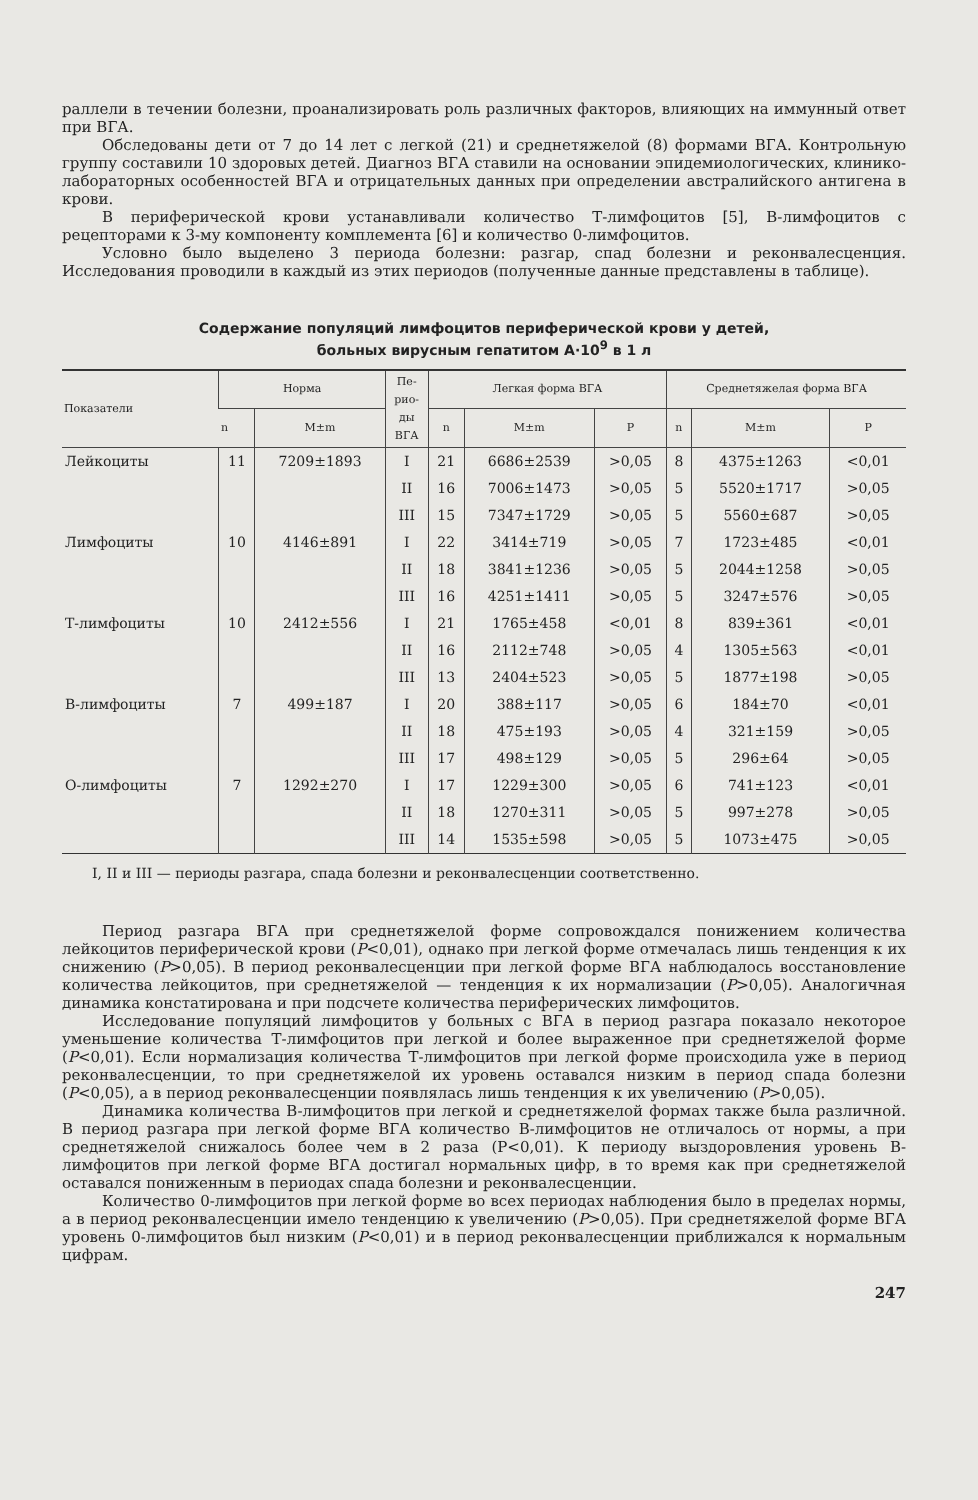раллели в течении болезни, проанализировать роль различных факторов, влияющих на иммунный ответ при ВГА.
Обследованы дети от 7 до 14 лет с легкой (21) и среднетяжелой (8) формами ВГА. Контрольную группу составили 10 здоровых детей. Диагноз ВГА ставили на основании эпидемиологических, клинико-лабораторных особенностей ВГА и отрицательных данных при определении австралийского антигена в крови.
В периферической крови устанавливали количество Т-лимфоцитов [5], В-лимфоцитов с рецепторами к 3-му компоненту комплемента [6] и количество 0-лимфоцитов.
Условно было выделено 3 периода болезни: разгар, спад болезни и реконвалесценция. Исследования проводили в каждый из этих периодов (полученные данные представлены в таблице).
Содержание популяций лимфоцитов периферической крови у детей,
больных вирусным гепатитом А·10<sup>9</sup> в 1 л
| Показатели | Норма | | Пе- рио- ды ВГА | Легкая форма ВГА | | | Среднетяжелая форма ВГА | | |
| --- | --- | --- | --- | --- | --- | --- | --- | --- | --- |
| | n | M±m | | n | M±m | P | n | M±m | P |
| Лейкоциты | 11 | 7209±1893 | I | 21 | 6686±2539 | >0,05 | 8 | 4375±1263 | <0,01 |
| | | | II | 16 | 7006±1473 | >0,05 | 5 | 5520±1717 | >0,05 |
| | | | III | 15 | 7347±1729 | >0,05 | 5 | 5560±687 | >0,05 |
| Лимфоциты | 10 | 4146±891 | I | 22 | 3414±719 | >0,05 | 7 | 1723±485 | <0,01 |
| | | | II | 18 | 3841±1236 | >0,05 | 5 | 2044±1258 | >0,05 |
| | | | III | 16 | 4251±1411 | >0,05 | 5 | 3247±576 | >0,05 |
| Т-лимфоциты | 10 | 2412±556 | I | 21 | 1765±458 | <0,01 | 8 | 839±361 | <0,01 |
| | | | II | 16 | 2112±748 | >0,05 | 4 | 1305±563 | <0,01 |
| | | | III | 13 | 2404±523 | >0,05 | 5 | 1877±198 | >0,05 |
| В-лимфоциты | 7 | 499±187 | I | 20 | 388±117 | >0,05 | 6 | 184±70 | <0,01 |
| | | | II | 18 | 475±193 | >0,05 | 4 | 321±159 | >0,05 |
| | | | III | 17 | 498±129 | >0,05 | 5 | 296±64 | >0,05 |
| О-лимфоциты | 7 | 1292±270 | I | 17 | 1229±300 | >0,05 | 6 | 741±123 | <0,01 |
| | | | II | 18 | 1270±311 | >0,05 | 5 | 997±278 | >0,05 |
| | | | III | 14 | 1535±598 | >0,05 | 5 | 1073±475 | >0,05 |
I, II и III — периоды разгара, спада болезни и реконвалесценции соответственно.
Период разгара ВГА при среднетяжелой форме сопровождался понижением количества лейкоцитов периферической крови (P<0,01), однако при легкой форме отмечалась лишь тенденция к их снижению (P>0,05). В период реконвалесценции при легкой форме ВГА наблюдалось восстановление количества лейкоцитов, при среднетяжелой — тенденция к их нормализации (P>0,05). Аналогичная динамика констатирована и при подсчете количества периферических лимфоцитов.
Исследование популяций лимфоцитов у больных с ВГА в период разгара показало некоторое уменьшение количества Т-лимфоцитов при легкой и более выраженное при среднетяжелой форме (P<0,01). Если нормализация количества Т-лимфоцитов при легкой форме происходила уже в период реконвалесценции, то при среднетяжелой их уровень оставался низким в период спада болезни (P<0,05), а в период реконвалесценции появлялась лишь тенденция к их увеличению (P>0,05).
Динамика количества В-лимфоцитов при легкой и среднетяжелой формах также была различной. В период разгара при легкой форме ВГА количество В-лимфоцитов не отличалось от нормы, а при среднетяжелой снижалось более чем в 2 раза (P<0,01). К периоду выздоровления уровень В-лимфоцитов при легкой форме ВГА достигал нормальных цифр, в то время как при среднетяжелой оставался пониженным в периодах спада болезни и реконвалесценции.
Количество 0-лимфоцитов при легкой форме во всех периодах наблюдения было в пределах нормы, а в период реконвалесценции имело тенденцию к увеличению (P>0,05). При среднетяжелой форме ВГА уровень 0-лимфоцитов был низким (P<0,01) и в период реконвалесценции приближался к нормальным цифрам.
247